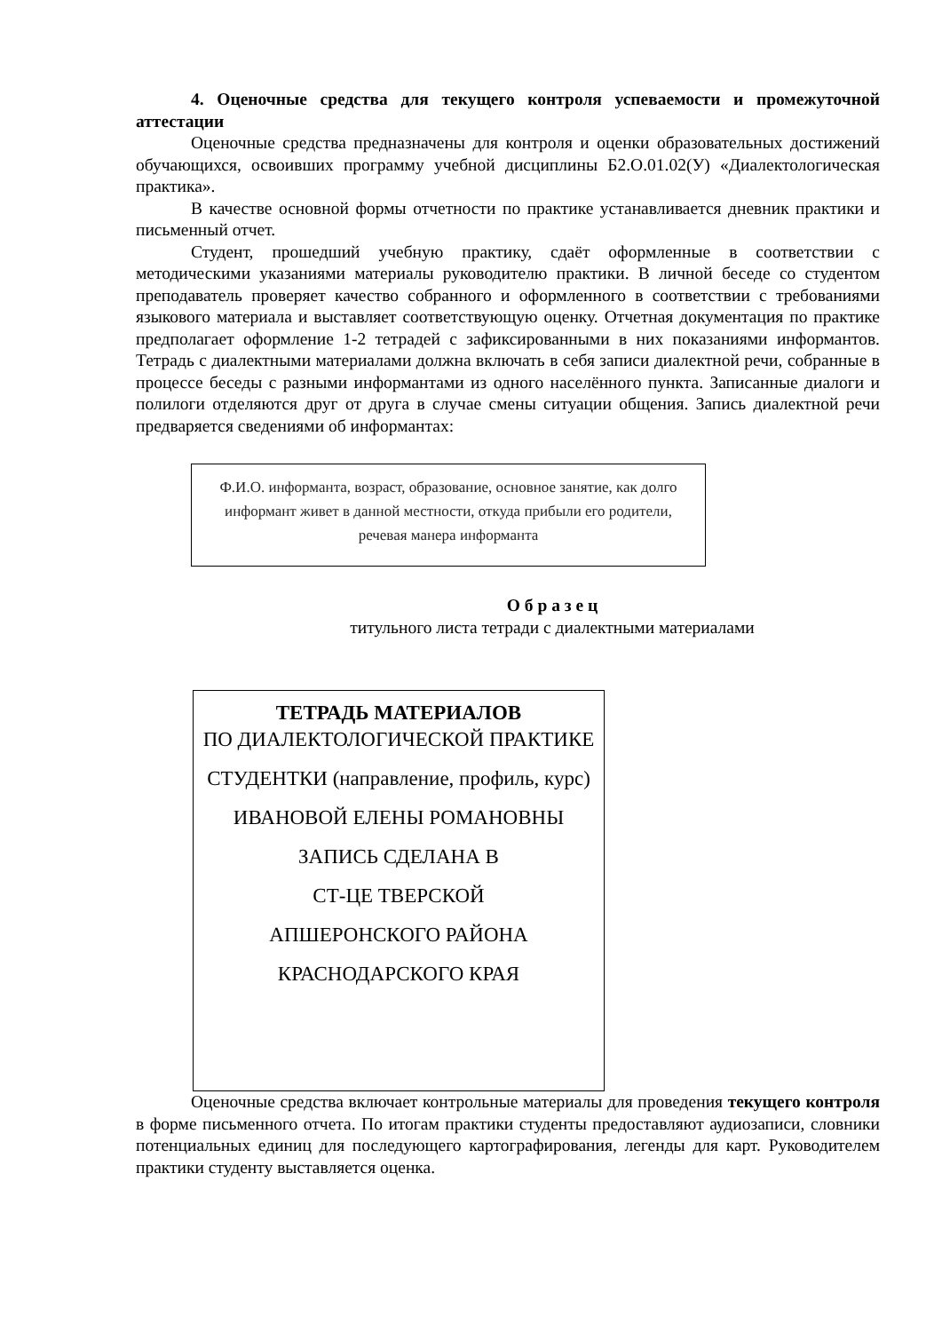4. Оценочные средства для текущего контроля успеваемости и промежуточной аттестации
Оценочные средства предназначены для контроля и оценки образовательных достижений обучающихся, освоивших программу учебной дисциплины Б2.О.01.02(У) «Диалектологическая практика».
В качестве основной формы отчетности по практике устанавливается дневник практики и письменный отчет.
Студент, прошедший учебную практику, сдаёт оформленные в соответствии с методическими указаниями материалы руководителю практики. В личной беседе со студентом преподаватель проверяет качество собранного и оформленного в соответствии с требованиями языкового материала и выставляет соответствующую оценку. Отчетная документация по практике предполагает оформление 1-2 тетрадей с зафиксированными в них показаниями информантов. Тетрадь с диалектными материалами должна включать в себя записи диалектной речи, собранные в процессе беседы с разными информантами из одного населённого пункта. Записанные диалоги и полилоги отделяются друг от друга в случае смены ситуации общения. Запись диалектной речи предваряется сведениями об информантах:
Ф.И.О. информанта, возраст, образование, основное занятие, как долго информант живет в данной местности, откуда прибыли его родители, речевая манера информанта
О б р а з е ц
титульного листа тетради с диалектными материалами
ТЕТРАДЬ МАТЕРИАЛОВ
ПО ДИАЛЕКТОЛОГИЧЕСКОЙ ПРАКТИКЕ
СТУДЕНТКИ (направление, профиль, курс)
ИВАНОВОЙ ЕЛЕНЫ РОМАНОВНЫ
ЗАПИСЬ СДЕЛАНА В
СТ-ЦЕ ТВЕРСКОЙ
АПШЕРОНСКОГО РАЙОНА
КРАСНОДАРСКОГО КРАЯ
Оценочные средства включает контрольные материалы для проведения текущего контроля в форме письменного отчета. По итогам практики студенты предоставляют аудиозаписи, словники потенциальных единиц для последующего картографирования, легенды для карт. Руководителем практики студенту выставляется оценка.